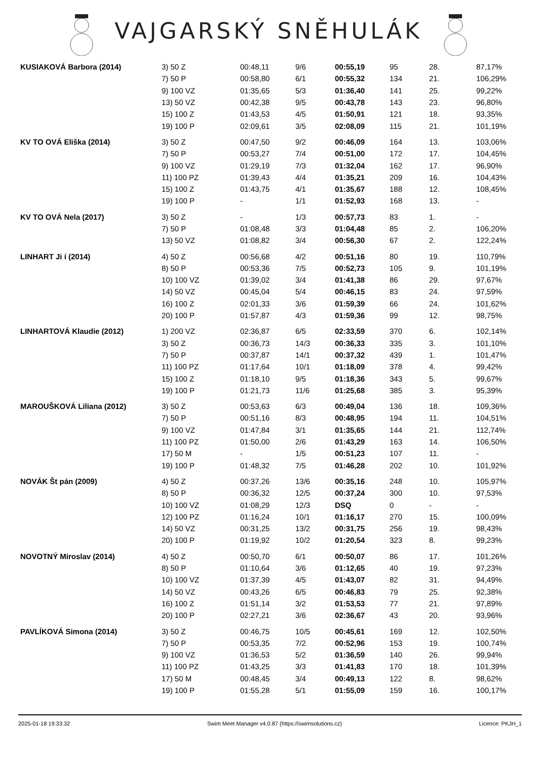VAJGARSKÝ SNĚHULÁK
| KUSIAKOVÁ Barbora (2014) | 3) 50 Z | 00:48,11 | 9/6 | 00:55,19 | 95 | 28. | 87,17% |
| | 7) 50 P | 00:58,80 | 6/1 | 00:55,32 | 134 | 21. | 106,29% |
| | 9) 100 VZ | 01:35,65 | 5/3 | 01:36,40 | 141 | 25. | 99,22% |
| | 13) 50 VZ | 00:42,38 | 9/5 | 00:43,78 | 143 | 23. | 96,80% |
| | 15) 100 Z | 01:43,53 | 4/5 | 01:50,91 | 121 | 18. | 93,35% |
| | 19) 100 P | 02:09,61 | 3/5 | 02:08,09 | 115 | 21. | 101,19% |
| KV TO OVÁ Eliška (2014) | 3) 50 Z | 00:47,50 | 9/2 | 00:46,09 | 164 | 13. | 103,06% |
| | 7) 50 P | 00:53,27 | 7/4 | 00:51,00 | 172 | 17. | 104,45% |
| | 9) 100 VZ | 01:29,19 | 7/3 | 01:32,04 | 162 | 17. | 96,90% |
| | 11) 100 PZ | 01:39,43 | 4/4 | 01:35,21 | 209 | 16. | 104,43% |
| | 15) 100 Z | 01:43,75 | 4/1 | 01:35,67 | 188 | 12. | 108,45% |
| | 19) 100 P | - | 1/1 | 01:52,93 | 168 | 13. | - |
| KV TO OVÁ Nela (2017) | 3) 50 Z | - | 1/3 | 00:57,73 | 83 | 1. | - |
| | 7) 50 P | 01:08,48 | 3/3 | 01:04,48 | 85 | 2. | 106,20% |
| | 13) 50 VZ | 01:08,82 | 3/4 | 00:56,30 | 67 | 2. | 122,24% |
| LINHART Ji í (2014) | 4) 50 Z | 00:56,68 | 4/2 | 00:51,16 | 80 | 19. | 110,79% |
| | 8) 50 P | 00:53,36 | 7/5 | 00:52,73 | 105 | 9. | 101,19% |
| | 10) 100 VZ | 01:39,02 | 3/4 | 01:41,38 | 86 | 29. | 97,67% |
| | 14) 50 VZ | 00:45,04 | 5/4 | 00:46,15 | 83 | 24. | 97,59% |
| | 16) 100 Z | 02:01,33 | 3/6 | 01:59,39 | 66 | 24. | 101,62% |
| | 20) 100 P | 01:57,87 | 4/3 | 01:59,36 | 99 | 12. | 98,75% |
| LINHARTOVÁ Klaudie (2012) | 1) 200 VZ | 02:36,87 | 6/5 | 02:33,59 | 370 | 6. | 102,14% |
| | 3) 50 Z | 00:36,73 | 14/3 | 00:36,33 | 335 | 3. | 101,10% |
| | 7) 50 P | 00:37,87 | 14/1 | 00:37,32 | 439 | 1. | 101,47% |
| | 11) 100 PZ | 01:17,64 | 10/1 | 01:18,09 | 378 | 4. | 99,42% |
| | 15) 100 Z | 01:18,10 | 9/5 | 01:18,36 | 343 | 5. | 99,67% |
| | 19) 100 P | 01:21,73 | 11/6 | 01:25,68 | 385 | 3. | 95,39% |
| MAROUŠKOVÁ Liliana (2012) | 3) 50 Z | 00:53,63 | 6/3 | 00:49,04 | 136 | 18. | 109,36% |
| | 7) 50 P | 00:51,16 | 8/3 | 00:48,95 | 194 | 11. | 104,51% |
| | 9) 100 VZ | 01:47,84 | 3/1 | 01:35,65 | 144 | 21. | 112,74% |
| | 11) 100 PZ | 01:50,00 | 2/6 | 01:43,29 | 163 | 14. | 106,50% |
| | 17) 50 M | - | 1/5 | 00:51,23 | 107 | 11. | - |
| | 19) 100 P | 01:48,32 | 7/5 | 01:46,28 | 202 | 10. | 101,92% |
| NOVÁK Št pán (2009) | 4) 50 Z | 00:37,26 | 13/6 | 00:35,16 | 248 | 10. | 105,97% |
| | 8) 50 P | 00:36,32 | 12/5 | 00:37,24 | 300 | 10. | 97,53% |
| | 10) 100 VZ | 01:08,29 | 12/3 | DSQ | 0 | - | - |
| | 12) 100 PZ | 01:16,24 | 10/1 | 01:16,17 | 270 | 15. | 100,09% |
| | 14) 50 VZ | 00:31,25 | 13/2 | 00:31,75 | 256 | 19. | 98,43% |
| | 20) 100 P | 01:19,92 | 10/2 | 01:20,54 | 323 | 8. | 99,23% |
| NOVOTNÝ Miroslav (2014) | 4) 50 Z | 00:50,70 | 6/1 | 00:50,07 | 86 | 17. | 101,26% |
| | 8) 50 P | 01:10,64 | 3/6 | 01:12,65 | 40 | 19. | 97,23% |
| | 10) 100 VZ | 01:37,39 | 4/5 | 01:43,07 | 82 | 31. | 94,49% |
| | 14) 50 VZ | 00:43,26 | 6/5 | 00:46,83 | 79 | 25. | 92,38% |
| | 16) 100 Z | 01:51,14 | 3/2 | 01:53,53 | 77 | 21. | 97,89% |
| | 20) 100 P | 02:27,21 | 3/6 | 02:36,67 | 43 | 20. | 93,96% |
| PAVLÍKOVÁ Simona (2014) | 3) 50 Z | 00:46,75 | 10/5 | 00:45,61 | 169 | 12. | 102,50% |
| | 7) 50 P | 00:53,35 | 7/2 | 00:52,96 | 153 | 19. | 100,74% |
| | 9) 100 VZ | 01:36,53 | 5/2 | 01:36,59 | 140 | 26. | 99,94% |
| | 11) 100 PZ | 01:43,25 | 3/3 | 01:41,83 | 170 | 18. | 101,39% |
| | 17) 50 M | 00:48,45 | 3/4 | 00:49,13 | 122 | 8. | 98,62% |
| | 19) 100 P | 01:55,28 | 5/1 | 01:55,09 | 159 | 16. | 100,17% |
2025-01-18 19:33:32 Swim Meet Manager v4.0.87 (https://swimsolutions.cz) Licence: PKJH_1